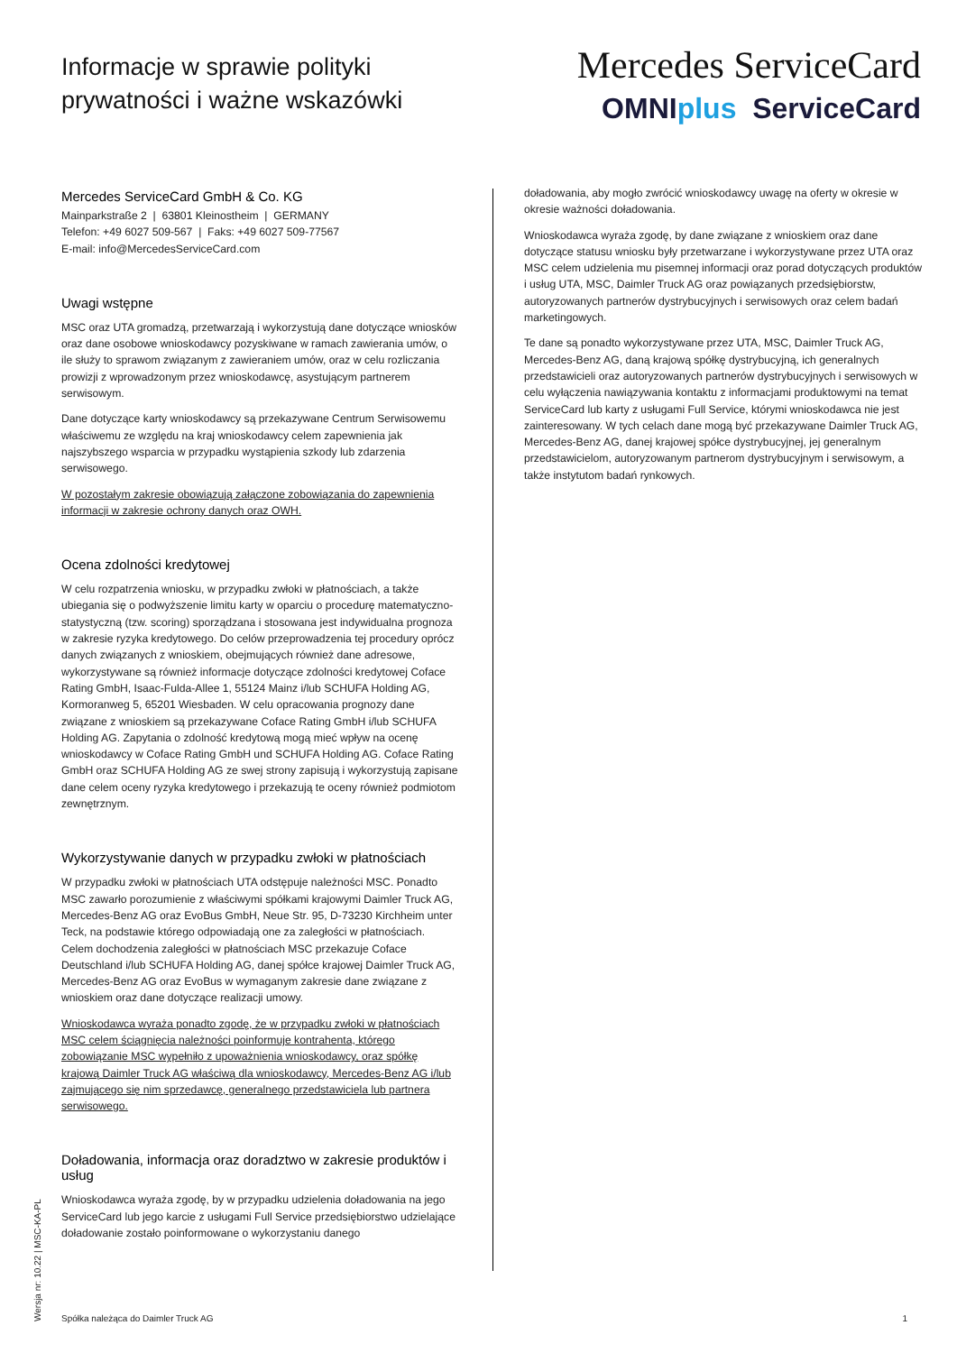Informacje w sprawie polityki
prywatności i ważne wskazówki
Mercedes ServiceCard
OMNIplus ServiceCard
Mercedes ServiceCard GmbH & Co. KG
Mainparkstraße 2 | 63801 Kleinostheim | GERMANY
Telefon: +49 6027 509-567 | Faks: +49 6027 509-77567
E-mail: info@MercedesServiceCard.com
Uwagi wstępne
MSC oraz UTA gromadzą, przetwarzają i wykorzystują dane dotyczące wniosków oraz dane osobowe wnioskodawcy pozyskiwane w ramach zawierania umów, o ile służy to sprawom związanym z zawieraniem umów, oraz w celu rozliczania prowizji z wprowadzonym przez wnioskodawcę, asystującym partnerem serwisowym.
Dane dotyczące karty wnioskodawcy są przekazywane Centrum Serwisowemu właściwemu ze względu na kraj wnioskodawcy celem zapewnienia jak najszybszego wsparcia w przypadku wystąpienia szkody lub zdarzenia serwisowego.
W pozostałym zakresie obowiązują załączone zobowiązania do zapewnienia informacji w zakresie ochrony danych oraz OWH.
Ocena zdolności kredytowej
W celu rozpatrzenia wniosku, w przypadku zwłoki w płatnościach, a także ubiegania się o podwyższenie limitu karty w oparciu o procedurę matematyczno-statystyczną (tzw. scoring) sporządzana i stosowana jest indywidualna prognoza w zakresie ryzyka kredytowego. Do celów przeprowadzenia tej procedury oprócz danych związanych z wnioskiem, obejmujących również dane adresowe, wykorzystywane są również informacje dotyczące zdolności kredytowej Coface Rating GmbH, Isaac-Fulda-Allee 1, 55124 Mainz i/lub SCHUFA Holding AG, Kormoranweg 5, 65201 Wiesbaden. W celu opracowania prognozy dane związane z wnioskiem są przekazywane Coface Rating GmbH i/lub SCHUFA Holding AG. Zapytania o zdolność kredytową mogą mieć wpływ na ocenę wnioskodawcy w Coface Rating GmbH und SCHUFA Holding AG. Coface Rating GmbH oraz SCHUFA Holding AG ze swej strony zapisują i wykorzystują zapisane dane celem oceny ryzyka kredytowego i przekazują te oceny również podmiotom zewnętrznym.
Wykorzystywanie danych w przypadku zwłoki w płatnościach
W przypadku zwłoki w płatnościach UTA odstępuje należności MSC. Ponadto MSC zawarło porozumienie z właściwymi spółkami krajowymi Daimler Truck AG, Mercedes-Benz AG oraz EvoBus GmbH, Neue Str. 95, D-73230 Kirchheim unter Teck, na podstawie którego odpowiadają one za zaległości w płatnościach. Celem dochodzenia zaległości w płatnościach MSC przekazuje Coface Deutschland i/lub SCHUFA Holding AG, danej spółce krajowej Daimler Truck AG, Mercedes-Benz AG oraz EvoBus w wymaganym zakresie dane związane z wnioskiem oraz dane dotyczące realizacji umowy.
Wnioskodawca wyraża ponadto zgodę, że w przypadku zwłoki w płatnościach MSC celem ściągnięcia należności poinformuje kontrahenta, którego zobowiązanie MSC wypełniło z upoważnienia wnioskodawcy, oraz spółkę krajową Daimler Truck AG właściwą dla wnioskodawcy, Mercedes-Benz AG i/lub zajmującego się nim sprzedawcę, generalnego przedstawiciela lub partnera serwisowego.
Doładowania, informacja oraz doradztwo w zakresie produktów i usług
Wnioskodawca wyraża zgodę, by w przypadku udzielenia doładowania na jego ServiceCard lub jego karcie z usługami Full Service przedsiębiorstwo udzielające doładowanie zostało poinformowane o wykorzystaniu danego
doładowania, aby mogło zwrócić wnioskodawcy uwagę na oferty w okresie w okresie ważności doładowania.
Wnioskodawca wyraża zgodę, by dane związane z wnioskiem oraz dane dotyczące statusu wniosku były przetwarzane i wykorzystywane przez UTA oraz MSC celem udzielenia mu pisemnej informacji oraz porad dotyczących produktów i usług UTA, MSC, Daimler Truck AG oraz powiązanych przedsiębiorstw, autoryzowanych partnerów dystrybucyjnych i serwisowych oraz celem badań marketingowych.
Te dane są ponadto wykorzystywane przez UTA, MSC, Daimler Truck AG, Mercedes-Benz AG, daną krajową spółkę dystrybucyjną, ich generalnych przedstawicieli oraz autoryzowanych partnerów dystrybucyjnych i serwisowych w celu wyłączenia nawiązywania kontaktu z informacjami produktowymi na temat ServiceCard lub karty z usługami Full Service, którymi wnioskodawca nie jest zainteresowany. W tych celach dane mogą być przekazywane Daimler Truck AG, Mercedes-Benz AG, danej krajowej spółce dystrybucyjnej, jej generalnym przedstawicielom, autoryzowanym partnerom dystrybucyjnym i serwisowym, a także instytutom badań rynkowych.
Spółka należąca do Daimler Truck AG 1
Wersja nr: 10.22 | MSC-KA-PL